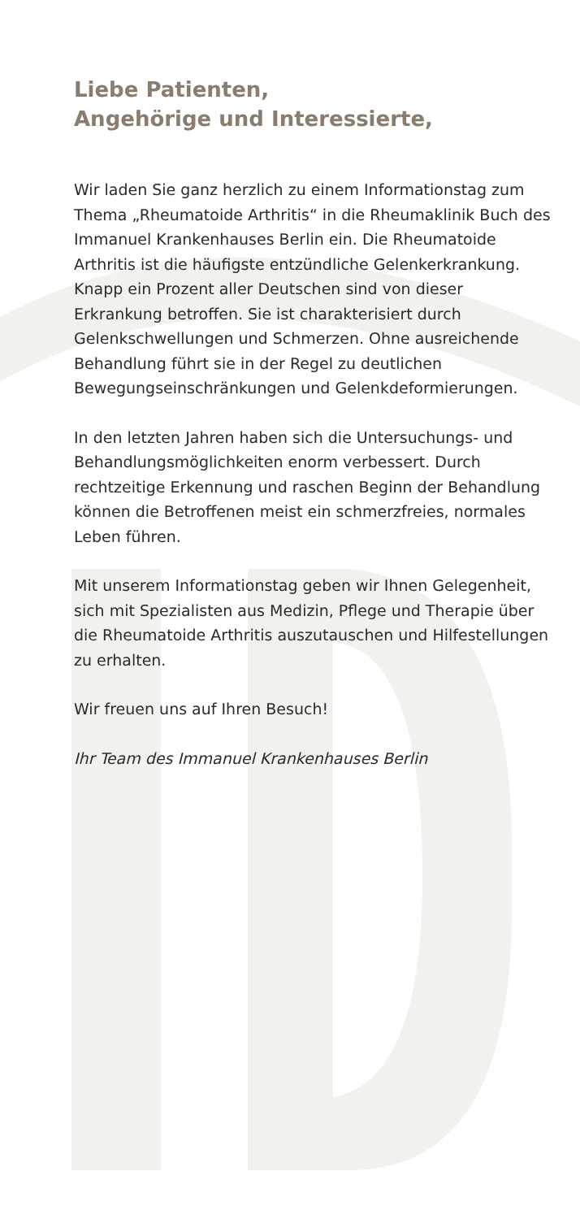Liebe Patienten,
Angehörige und Interessierte,
Wir laden Sie ganz herzlich zu einem Informationstag zum Thema „Rheumatoide Arthritis“ in die Rheumakli­nik Buch des Immanuel Krankenhauses Berlin ein. Die Rheumatoide Arthritis ist die häufigste entzündliche Gelenkerkrankung. Knapp ein Prozent aller Deutschen sind von dieser Erkrankung betroffen. Sie ist charakte­risiert durch Gelenkschwellungen und Schmerzen. Ohne ausreichende Behandlung führt sie in der Regel zu deutlichen Bewegungseinschränkungen und Gelenkdeformierungen.
In den letzten Jahren haben sich die Untersuchungs- und Behandlungsmöglichkeiten enorm verbessert. Durch rechtzeitige Erkennung und raschen Beginn der Behandlung können die Betroffenen meist ein schmerzfreies, normales Leben führen.
Mit unserem Informationstag geben wir Ihnen Gele­genheit, sich mit Spezialisten aus Medizin, Pflege und Therapie über die Rheumatoide Arthritis auszutau­schen und Hilfestellungen zu erhalten.
Wir freuen uns auf Ihren Besuch!
Ihr Team des Immanuel Krankenhauses Berlin